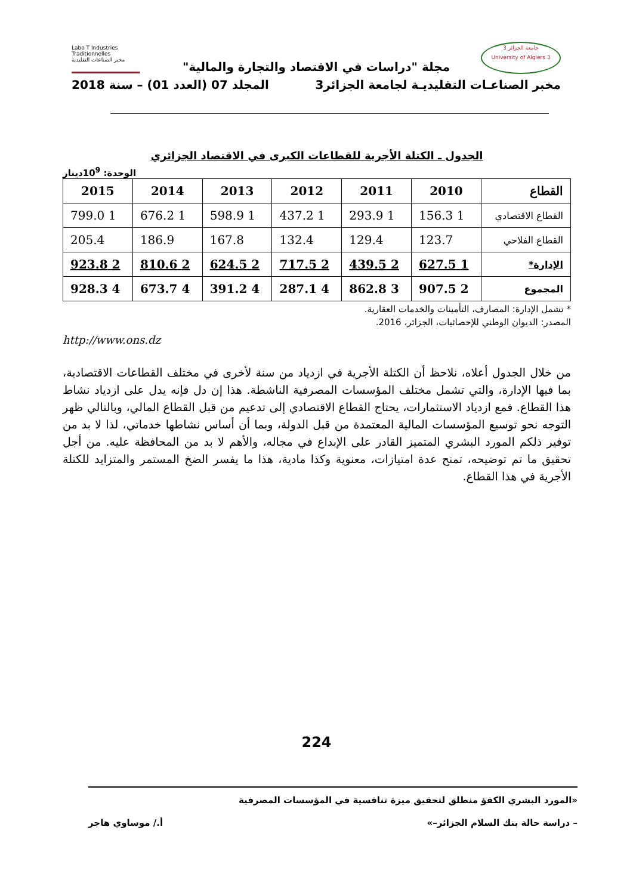جامعة الجزائر 3
University of Algiers 3
Labo T Industries Traditionnelles
مخبر الصناعات التقليدية
مجلة "دراسات في الاقتصاد والتجارة والمالية"
مخبر الصناعـات التقليديـة لجامعة الجزائر3 المجلد 07 (العدد 01) – سنة 2018
الجدول ـ الكتلة الأجرية للقطاعات الكبرى في الاقتصاد الجزائري
الوحدة: 10<sup>9</sup>دينار
| القطاع | 2010 | 2011 | 2012 | 2013 | 2014 | 2015 |
| --- | --- | --- | --- | --- | --- | --- |
| القطاع الاقتصادي | 1 156.3 | 1 293.9 | 1 437.2 | 1 598.9 | 1 676.2 | 1 799.0 |
| القطاع الفلاحي | 123.7 | 129.4 | 132.4 | 167.8 | 186.9 | 205.4 |
| الإدارة* | 1 627.5 | 2 439.5 | 2 717.5 | 2 624.5 | 2 810.6 | 2 923.8 |
| المجموع | 2 907.5 | 3 862.8 | 4 287.1 | 4 391.2 | 4 673.7 | 4 928.3 |
* تشمل الإدارة: المصارف، التأمينات والخدمات العقارية.
المصدر: الديوان الوطني للإحصائيات، الجزائر، 2016.
http://www.ons.dz
من خلال الجدول أعلاه، نلاحظ أن الكتلة الأجرية في ازدياد من سنة لأخرى في مختلف القطاعات الاقتصادية، بما فيها الإدارة، والتي تشمل مختلف المؤسسات المصرفية الناشطة. هذا إن دل فإنه يدل على ازدياد نشاط هذا القطاع. فمع ازدياد الاستثمارات، يحتاج القطاع الاقتصادي إلى تدعيم من قبل القطاع المالي، وبالتالي ظهر التوجه نحو توسيع المؤسسات المالية المعتمدة من قبل الدولة، وبما أن أساس نشاطها خدماتي، لذا لا بد من توفير ذلكم المورد البشري المتميز القادر على الإبداع في مجاله، والأهم لا بد من المحافظة عليه. من أجل تحقيق ما تم توضيحه، تمنح عدة امتيازات، معنوية وكذا مادية، هذا ما يفسر الضخ المستمر والمتزايد للكتلة الأجرية في هذا القطاع.
224
«المورد البشري الكفؤ منطلق لتحقيق ميزة تنافسية في المؤسسات المصرفية
– دراسة حالة بنك السلام الجزائر–» أ./ موساوي هاجر